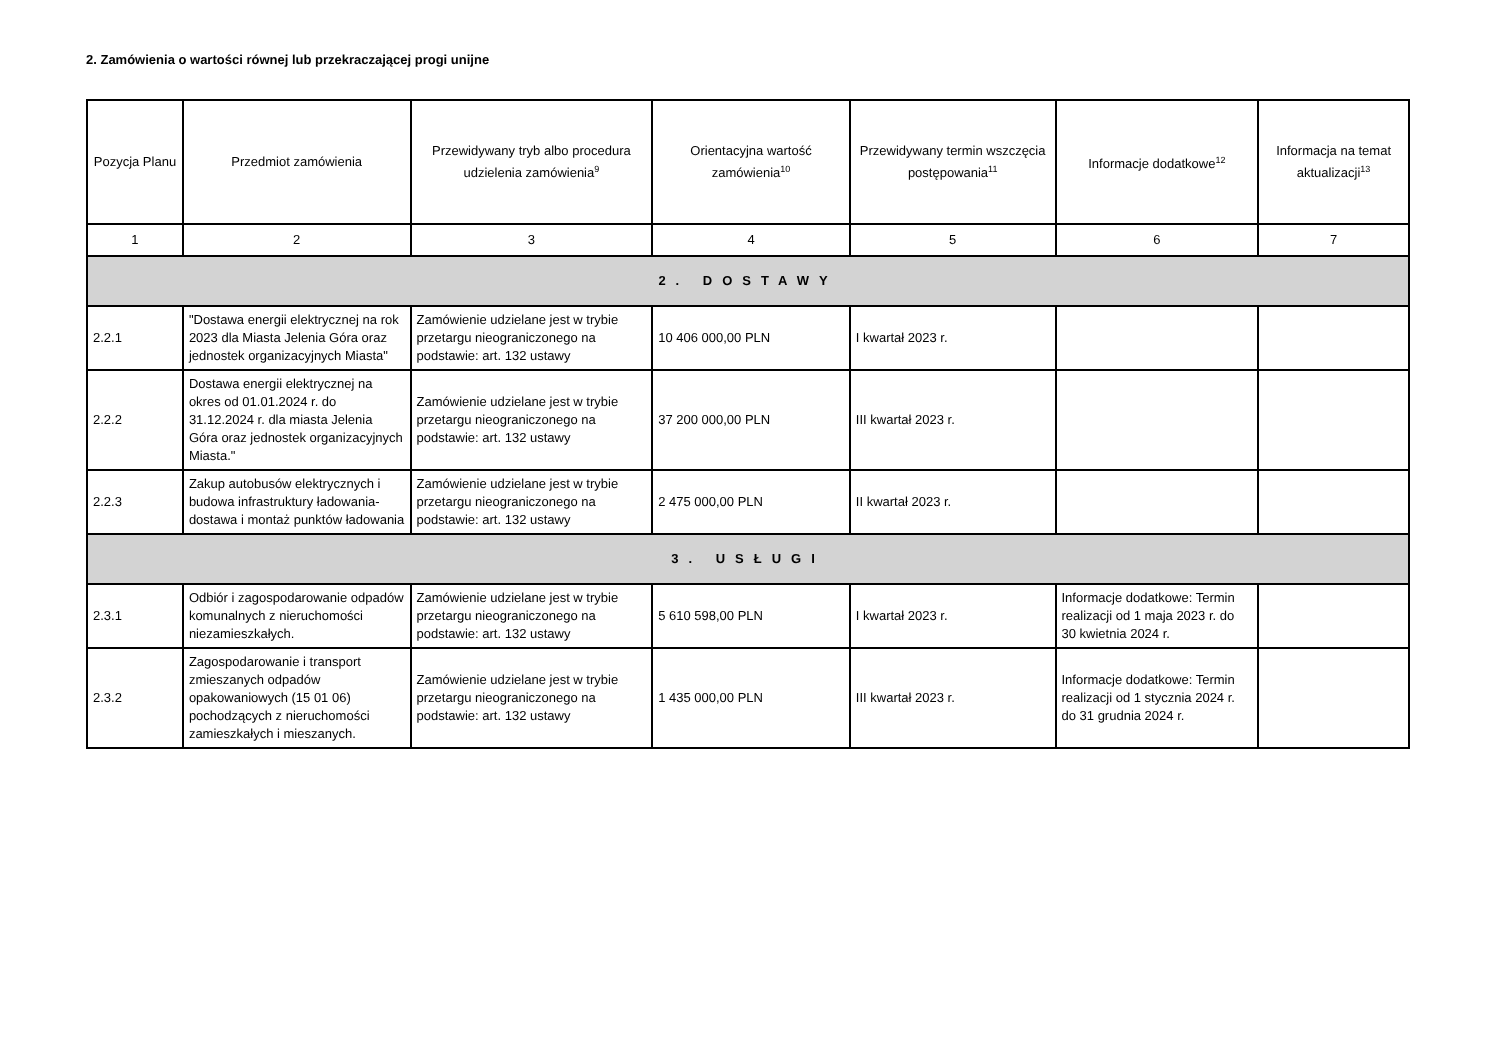2. Zamówienia o wartości równej lub przekraczającej progi unijne
| Pozycja Planu | Przedmiot zamówienia | Przewidywany tryb albo procedura udzielenia zamówienia<sup>9</sup> | Orientacyjna wartość zamówienia<sup>10</sup> | Przewidywany termin wszczęcia postępowania<sup>11</sup> | Informacje dodatkowe<sup>12</sup> | Informacja na temat aktualizacji<sup>13</sup> |
| --- | --- | --- | --- | --- | --- | --- |
| 1 | 2 | 3 | 4 | 5 | 6 | 7 |
| 2. DOSTAWY | | | | | | |
| 2.2.1 | "Dostawa energii elektrycznej na rok 2023 dla Miasta Jelenia Góra oraz jednostek organizacyjnych Miasta" | Zamówienie udzielane jest w trybie przetargu nieograniczonego na podstawie: art. 132 ustawy | 10 406 000,00 PLN | I kwartał 2023 r. | | |
| 2.2.2 | Dostawa energii elektrycznej na okres od 01.01.2024 r. do 31.12.2024 r. dla miasta Jelenia Góra oraz jednostek organizacyjnych Miasta." | Zamówienie udzielane jest w trybie przetargu nieograniczonego na podstawie: art. 132 ustawy | 37 200 000,00 PLN | III kwartał 2023 r. | | |
| 2.2.3 | Zakup autobusów elektrycznych i budowa infrastruktury ładowania- dostawa i montaż punktów ładowania | Zamówienie udzielane jest w trybie przetargu nieograniczonego na podstawie: art. 132 ustawy | 2 475 000,00 PLN | II kwartał 2023 r. | | |
| 3. USŁUGI | | | | | | |
| 2.3.1 | Odbiór i zagospodarowanie odpadów komunalnych z nieruchomości niezamieszkałych. | Zamówienie udzielane jest w trybie przetargu nieograniczonego na podstawie: art. 132 ustawy | 5 610 598,00 PLN | I kwartał 2023 r. | Informacje dodatkowe: Termin realizacji od 1 maja 2023 r. do 30 kwietnia 2024 r. | |
| 2.3.2 | Zagospodarowanie i transport zmieszanych odpadów opakowaniowych (15 01 06) pochodzących z nieruchomości zamieszkałych i mieszanych. | Zamówienie udzielane jest w trybie przetargu nieograniczonego na podstawie: art. 132 ustawy | 1 435 000,00 PLN | III kwartał 2023 r. | Informacje dodatkowe: Termin realizacji od 1 stycznia 2024 r. do 31 grudnia 2024 r. | |